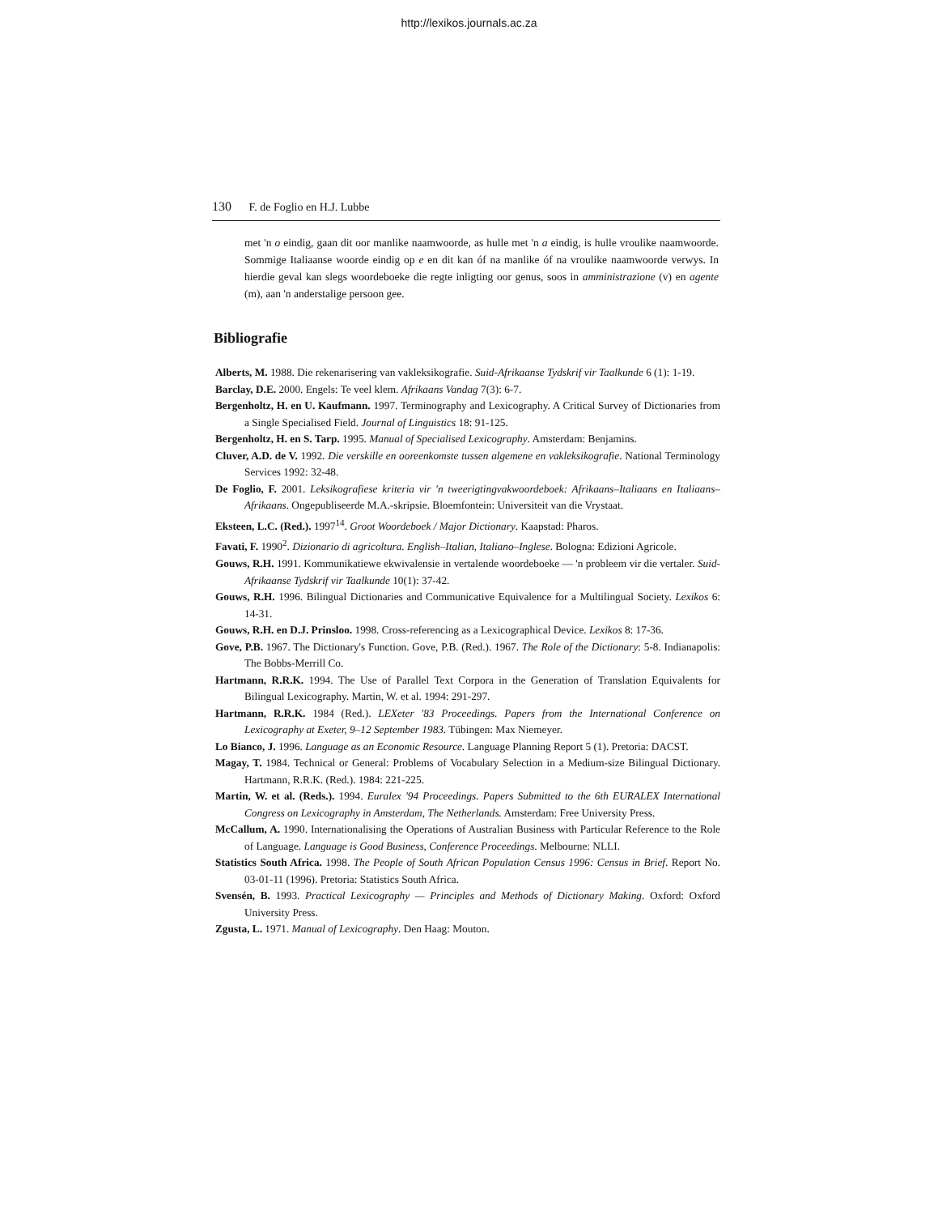http://lexikos.journals.ac.za
130 F. de Foglio en H.J. Lubbe
met 'n o eindig, gaan dit oor manlike naamwoorde, as hulle met 'n a eindig, is hulle vroulike naamwoorde. Sommige Italiaanse woorde eindig op e en dit kan óf na manlike óf na vroulike naamwoorde verwys. In hierdie geval kan slegs woordeboeke die regte inligting oor genus, soos in amministrazione (v) en agente (m), aan 'n anderstalige persoon gee.
Bibliografie
Alberts, M. 1988. Die rekenarisering van vakleksikografie. Suid-Afrikaanse Tydskrif vir Taalkunde 6 (1): 1-19.
Barclay, D.E. 2000. Engels: Te veel klem. Afrikaans Vandag 7(3): 6-7.
Bergenholtz, H. en U. Kaufmann. 1997. Terminography and Lexicography. A Critical Survey of Dictionaries from a Single Specialised Field. Journal of Linguistics 18: 91-125.
Bergenholtz, H. en S. Tarp. 1995. Manual of Specialised Lexicography. Amsterdam: Benjamins.
Cluver, A.D. de V. 1992. Die verskille en ooreenkomste tussen algemene en vakleksikografie. National Terminology Services 1992: 32-48.
De Foglio, F. 2001. Leksikografiese kriteria vir 'n tweerigtingvakwoordeboek: Afrikaans–Italiaans en Italiaans–Afrikaans. Ongepubliseerde M.A.-skripsie. Bloemfontein: Universiteit van die Vrystaat.
Eksteen, L.C. (Red.). 1997<sup>14</sup>. Groot Woordeboek / Major Dictionary. Kaapstad: Pharos.
Favati, F. 1990<sup>2</sup>. Dizionario di agricoltura. English–Italian, Italiano–Inglese. Bologna: Edizioni Agricole.
Gouws, R.H. 1991. Kommunikatiewe ekwivalensie in vertalende woordeboeke — 'n probleem vir die vertaler. Suid-Afrikaanse Tydskrif vir Taalkunde 10(1): 37-42.
Gouws, R.H. 1996. Bilingual Dictionaries and Communicative Equivalence for a Multilingual Society. Lexikos 6: 14-31.
Gouws, R.H. en D.J. Prinsloo. 1998. Cross-referencing as a Lexicographical Device. Lexikos 8: 17-36.
Gove, P.B. 1967. The Dictionary's Function. Gove, P.B. (Red.). 1967. The Role of the Dictionary: 5-8. Indianapolis: The Bobbs-Merrill Co.
Hartmann, R.R.K. 1994. The Use of Parallel Text Corpora in the Generation of Translation Equivalents for Bilingual Lexicography. Martin, W. et al. 1994: 291-297.
Hartmann, R.R.K. 1984 (Red.). LEXeter '83 Proceedings. Papers from the International Conference on Lexicography at Exeter, 9–12 September 1983. Tübingen: Max Niemeyer.
Lo Bianco, J. 1996. Language as an Economic Resource. Language Planning Report 5 (1). Pretoria: DACST.
Magay, T. 1984. Technical or General: Problems of Vocabulary Selection in a Medium-size Bilingual Dictionary. Hartmann, R.R.K. (Red.). 1984: 221-225.
Martin, W. et al. (Reds.). 1994. Euralex '94 Proceedings. Papers Submitted to the 6th EURALEX International Congress on Lexicography in Amsterdam, The Netherlands. Amsterdam: Free University Press.
McCallum, A. 1990. Internationalising the Operations of Australian Business with Particular Reference to the Role of Language. Language is Good Business, Conference Proceedings. Melbourne: NLLI.
Statistics South Africa. 1998. The People of South African Population Census 1996: Census in Brief. Report No. 03-01-11 (1996). Pretoria: Statistics South Africa.
Svensén, B. 1993. Practical Lexicography — Principles and Methods of Dictionary Making. Oxford: Oxford University Press.
Zgusta, L. 1971. Manual of Lexicography. Den Haag: Mouton.